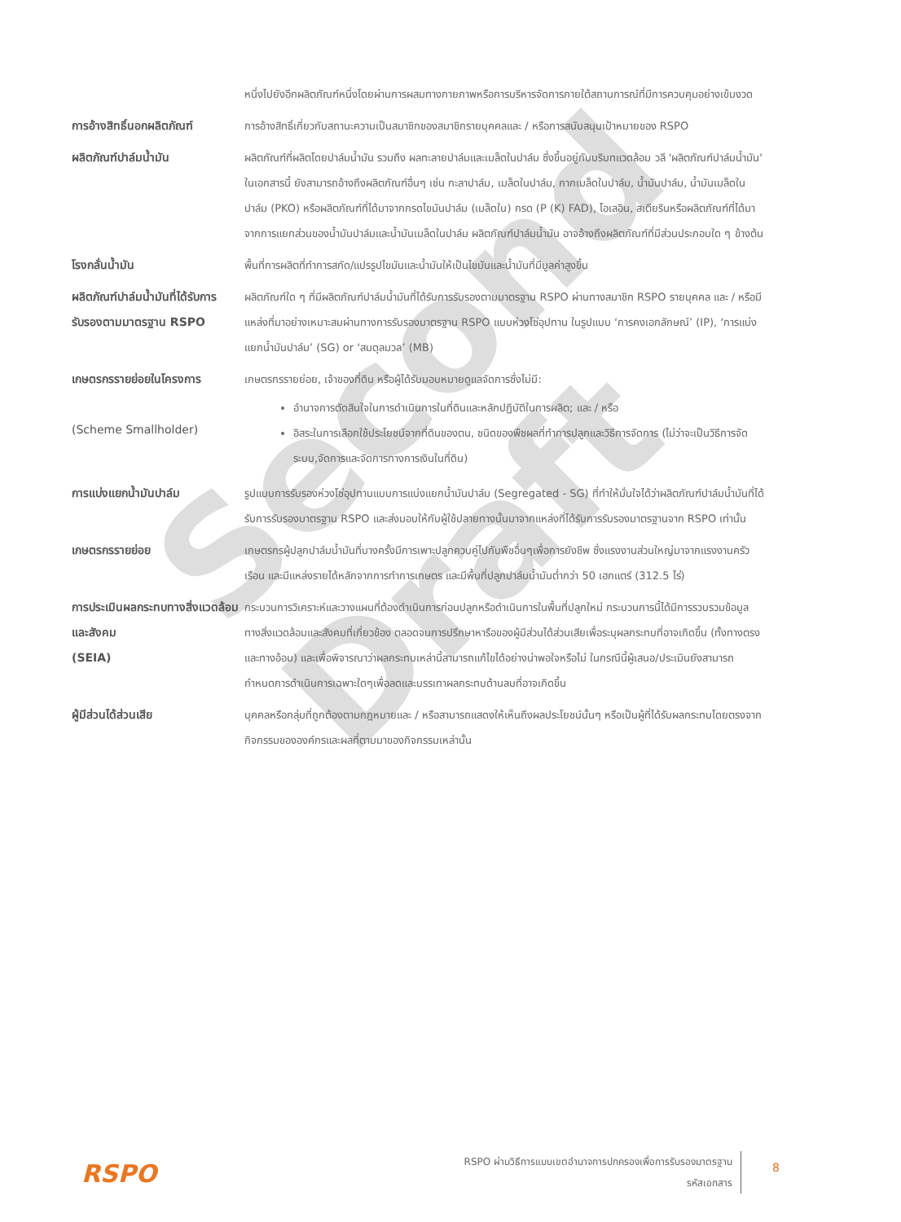Second Draft
| | หนึ่งไปยังอีกผลิตภัณฑ์หนึ่งโดยผ่านการผสมทางกายภาพหรือการบริหารจัดการภายใต้สถานการณ์ที่มีการควบคุมอย่างเข้มงวด |
| การอ้างสิทธิ์นอกผลิตภัณฑ์ | การอ้างสิทธิ์เกี่ยวกับสถานะความเป็นสมาชิกของสมาชิกรายบุคคลและ / หรือการสนับสนุนเป้าหมายของ RSPO |
| ผลิตภัณฑ์ปาล์มน้ำมัน | ผลิตภัณฑ์ที่ผลิตโดยปาล์มน้ำมัน รวมถึง ผลทะลายปาล์มและเมล็ดในปาล์ม ซึ่งขึ้นอยู่กับบริบทแวดล้อม วลี 'ผลิตภัณฑ์ปาล์มน้ำมัน' ในเอกสารนี้ ยังสามารถอ้างถึงผลิตภัณฑ์อื่นๆ เช่น กะลาปาล์ม, เมล็ดในปาล์ม, กากเมล็ดในปาล์ม, น้ำมันปาล์ม, น้ำมันเมล็ดในปาล์ม (PKO) หรือผลิตภัณฑ์ที่ได้มาจากกรดไขมันปาล์ม (เมล็ดใน) กรด (P (K) FAD), โอเลอิน, สเตียรินหรือผลิตภัณฑ์ที่ได้มาจากการแยกส่วนของน้ำมันปาล์มและน้ำมันเมล็ดในปาล์ม ผลิตภัณฑ์ปาล์มน้ำมัน อาจอ้างถึงผลิตภัณฑ์ที่มีส่วนประกอบใด ๆ ข้างต้น |
| โรงกลั่นน้ำมัน | พื้นที่การผลิตที่ทำการสกัด/แปรรูปไขมันและน้ำมันให้เป็นไขมันและน้ำมันที่มีมูลค่าสูงขึ้น |
| ผลิตภัณฑ์ปาล์มน้ำมันที่ได้รับการรับรองตามมาตรฐาน RSPO | ผลิตภัณฑ์ใด ๆ ที่มีผลิตภัณฑ์ปาล์มน้ำมันที่ได้รับการรับรองตามมาตรฐาน RSPO ผ่านทางสมาชิก RSPO รายบุคคล และ / หรือมีแหล่งที่มาอย่างเหมาะสมผ่านทางการรับรองมาตรฐาน RSPO แบบห่วงโซ่อุปทาน ในรูปแบบ ‘การคงเอกลักษณ์’ (IP), ‘การแบ่งแยกน้ำมันปาล์ม’ (SG) or ‘สมดุลมวล’ (MB) |
| เกษตรกรรายย่อยในโครงการ (Scheme Smallholder) | เกษตรกรรายย่อย, เจ้าของที่ดิน หรือผู้ได้รับมอบหมายดูแลจัดการซึ่งไม่มี: อำนาจการตัดสินใจในการดำเนินการในที่ดินและหลักปฏิบัติในการผลิต; และ / หรือ อิสระในการเลือกใช้ประโยชน์จากที่ดินของตน, ชนิดของพืชผลที่ทำการปลูกและวิธีการจัดการ (ไม่ว่าจะเป็นวิธีการจัดระบบ,จัดการและจัดการทางการเงินในที่ดิน) |
| การแบ่งแยกน้ำมันปาล์ม | รูปแบบการรับรองห่วงโซ่อุปทานแบบการแบ่งแยกน้ำมันปาล์ม (Segregated - SG) ที่ทำให้มั่นใจได้ว่าผลิตภัณฑ์ปาล์มน้ำมันที่ได้รับการรับรองมาตรฐาน RSPO และส่งมอบให้กับผู้ใช้ปลายทางนั้นมาจากแหล่งที่ได้รับการรับรองมาตรฐานจาก RSPO เท่านั้น |
| เกษตรกรรายย่อย | เกษตรกรผู้ปลูกปาล์มน้ำมันที่บางครั้งมีการเพาะปลูกควบคู่ไปกับพืชอื่นๆเพื่อการยังชีพ ซึ่งแรงงานส่วนใหญ่มาจากแรงงานครัวเรือน และมีแหล่งรายได้หลักจากการทำการเกษตร และมีพื้นที่ปลูกปาล์มน้ำมันต่ำกว่า 50 เฮกแตร์ (312.5 ไร่) |
| การประเมินผลกระทบทางสิ่งแวดล้อมและสังคม (SEIA) | กระบวนการวิเคราะห์และวางแผนที่ต้องดำเนินการก่อนปลูกหรือดำเนินการในพื้นที่ปลูกใหม่ กระบวนการนี้ได้มีการรวบรวมข้อมูลทางสิ่งแวดล้อมและสังคมที่เกี่ยวข้อง ตลอดจนการปรึกษาหารือของผู้มีส่วนได้ส่วนเสียเพื่อระบุผลกระทบที่อาจเกิดขึ้น (ทั้งทางตรงและทางอ้อม) และเพื่อพิจารณาว่าผลกระทบเหล่านี้สามารถแก้ไขได้อย่างน่าพอใจหรือไม่ ในกรณีนี้ผู้เสนอ/ประเมินยังสามารถกำหนดการดำเนินการเฉพาะใดๆเพื่อลดและบรรเทาผลกระทบด้านลบที่อาจเกิดขึ้น |
| ผู้มีส่วนได้ส่วนเสีย | บุคคลหรือกลุ่มที่ถูกต้องตามกฎหมายและ / หรือสามารถแสดงให้เห็นถึงผลประโยชน์นั้นๆ หรือเป็นผู้ที่ได้รับผลกระทบโดยตรงจากกิจกรรมขององค์กรและผลที่ตามมาของกิจกรรมเหล่านั้น |
RSPO
RSPO ผ่านวิธีการแบบเขตอำนาจการปกครองเพื่อการรับรองมาตรฐาน
รหัสเอกสาร
8